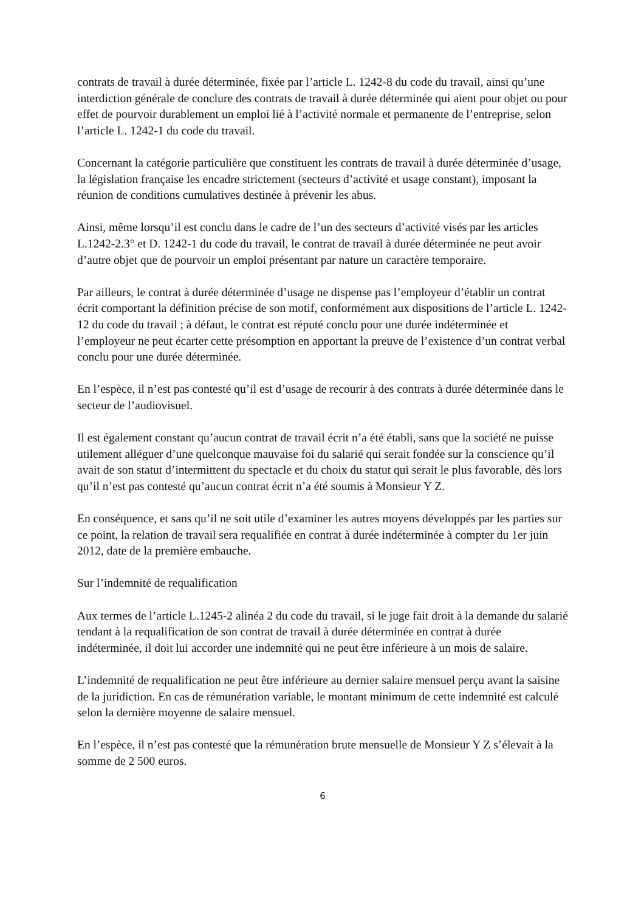contrats de travail à durée déterminée, fixée par l’article L. 1242-8 du code du travail, ainsi qu’une interdiction générale de conclure des contrats de travail à durée déterminée qui aient pour objet ou pour effet de pourvoir durablement un emploi lié à l’activité normale et permanente de l’entreprise, selon l’article L. 1242-1 du code du travail.
Concernant la catégorie particulière que constituent les contrats de travail à durée déterminée d’usage, la législation française les encadre strictement (secteurs d’activité et usage constant), imposant la réunion de conditions cumulatives destinée à prévenir les abus.
Ainsi, même lorsqu’il est conclu dans le cadre de l’un des secteurs d’activité visés par les articles L.1242-2.3° et D. 1242-1 du code du travail, le contrat de travail à durée déterminée ne peut avoir d’autre objet que de pourvoir un emploi présentant par nature un caractère temporaire.
Par ailleurs, le contrat à durée déterminée d’usage ne dispense pas l’employeur d’établir un contrat écrit comportant la définition précise de son motif, conformément aux dispositions de l’article L. 1242-12 du code du travail ; à défaut, le contrat est réputé conclu pour une durée indéterminée et l’employeur ne peut écarter cette présomption en apportant la preuve de l’existence d’un contrat verbal conclu pour une durée déterminée.
En l’espèce, il n’est pas contesté qu’il est d’usage de recourir à des contrats à durée déterminée dans le secteur de l’audiovisuel.
Il est également constant qu’aucun contrat de travail écrit n’a été établi, sans que la société ne puisse utilement alléguer d’une quelconque mauvaise foi du salarié qui serait fondée sur la conscience qu’il avait de son statut d’intermittent du spectacle et du choix du statut qui serait le plus favorable, dès lors qu’il n’est pas contesté qu’aucun contrat écrit n’a été soumis à Monsieur Y Z.
En conséquence, et sans qu’il ne soit utile d’examiner les autres moyens développés par les parties sur ce point, la relation de travail sera requalifiée en contrat à durée indéterminée à compter du 1er juin 2012, date de la première embauche.
Sur l’indemnité de requalification
Aux termes de l’article L.1245-2 alinéa 2 du code du travail, si le juge fait droit à la demande du salarié tendant à la requalification de son contrat de travail à durée déterminée en contrat à durée indéterminée, il doit lui accorder une indemnité qui ne peut être inférieure à un mois de salaire.
L’indemnité de requalification ne peut être inférieure au dernier salaire mensuel perçu avant la saisine de la juridiction. En cas de rémunération variable, le montant minimum de cette indemnité est calculé selon la dernière moyenne de salaire mensuel.
En l’espèce, il n’est pas contesté que la rémunération brute mensuelle de Monsieur Y Z s’élevait à la somme de 2 500 euros.
6